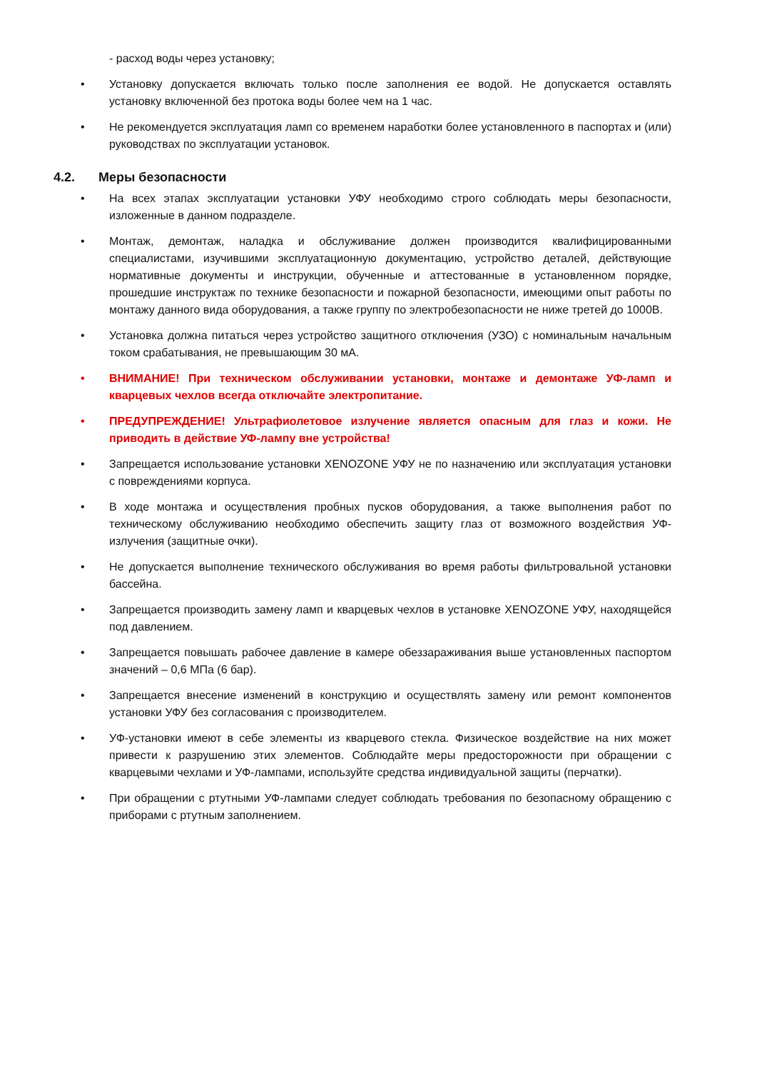- расход воды через установку;
• Установку допускается включать только после заполнения ее водой. Не допускается оставлять установку включенной без протока воды более чем на 1 час.
• Не рекомендуется эксплуатация ламп со временем наработки более установленного в паспортах и (или) руководствах по эксплуатации установок.
4.2. Меры безопасности
• На всех этапах эксплуатации установки УФУ необходимо строго соблюдать меры безопасности, изложенные в данном подразделе.
• Монтаж, демонтаж, наладка и обслуживание должен производится квалифицированными специалистами, изучившими эксплуатационную документацию, устройство деталей, действующие нормативные документы и инструкции, обученные и аттестованные в установленном порядке, прошедшие инструктаж по технике безопасности и пожарной безопасности, имеющими опыт работы по монтажу данного вида оборудования, а также группу по электробезопасности не ниже третей до 1000В.
• Установка должна питаться через устройство защитного отключения (УЗО) с номинальным начальным током срабатывания, не превышающим 30 мА.
• ВНИМАНИЕ! При техническом обслуживании установки, монтаже и демонтаже УФ-ламп и кварцевых чехлов всегда отключайте электропитание.
• ПРЕДУПРЕЖДЕНИЕ! Ультрафиолетовое излучение является опасным для глаз и кожи. Не приводить в действие УФ-лампу вне устройства!
• Запрещается использование установки XENOZONE УФУ не по назначению или эксплуатация установки с повреждениями корпуса.
• В ходе монтажа и осуществления пробных пусков оборудования, а также выполнения работ по техническому обслуживанию необходимо обеспечить защиту глаз от возможного воздействия УФ-излучения (защитные очки).
• Не допускается выполнение технического обслуживания во время работы фильтровальной установки бассейна.
• Запрещается производить замену ламп и кварцевых чехлов в установке XENOZONE УФУ, находящейся под давлением.
• Запрещается повышать рабочее давление в камере обеззараживания выше установленных паспортом значений – 0,6 МПа (6 бар).
• Запрещается внесение изменений в конструкцию и осуществлять замену или ремонт компонентов установки УФУ без согласования с производителем.
• УФ-установки имеют в себе элементы из кварцевого стекла. Физическое воздействие на них может привести к разрушению этих элементов. Соблюдайте меры предосторожности при обращении с кварцевыми чехлами и УФ-лампами, используйте средства индивидуальной защиты (перчатки).
• При обращении с ртутными УФ-лампами следует соблюдать требования по безопасному обращению с приборами с ртутным заполнением.